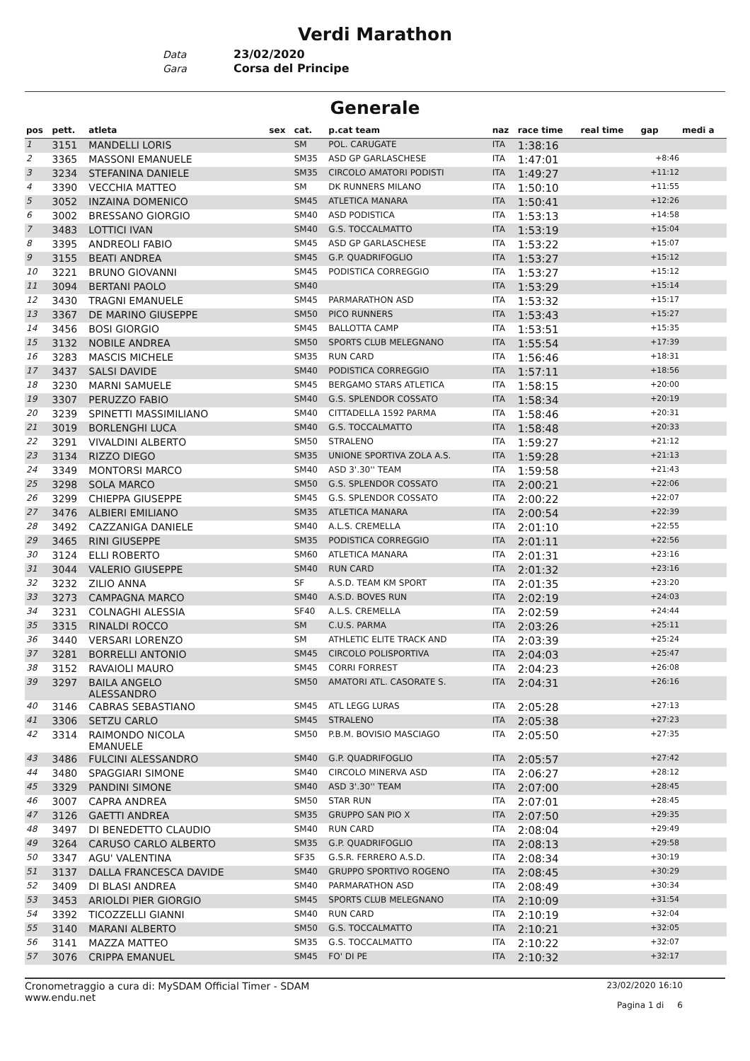Verdi Marathon
Data 23/02/2020
Gara Corsa del Principe
Generale
| pos | pett. | atleta | sex | cat. | p.cat team | naz | race time | real time | gap | medi a |
| --- | --- | --- | --- | --- | --- | --- | --- | --- | --- | --- |
| 1 | 3151 | MANDELLI LORIS | | SM | POL. CARUGATE | ITA | 1:38:16 | | | |
| 2 | 3365 | MASSONI EMANUELE | | SM35 | ASD GP GARLASCHESE | ITA | 1:47:01 | | +8:46 | |
| 3 | 3234 | STEFANINA DANIELE | | SM35 | CIRCOLO AMATORI PODISTI | ITA | 1:49:27 | | +11:12 | |
| 4 | 3390 | VECCHIA MATTEO | | SM | DK RUNNERS MILANO | ITA | 1:50:10 | | +11:55 | |
| 5 | 3052 | INZAINA DOMENICO | | SM45 | ATLETICA MANARA | ITA | 1:50:41 | | +12:26 | |
| 6 | 3002 | BRESSANO GIORGIO | | SM40 | ASD PODISTICA | ITA | 1:53:13 | | +14:58 | |
| 7 | 3483 | LOTTICI IVAN | | SM40 | G.S. TOCCALMATTO | ITA | 1:53:19 | | +15:04 | |
| 8 | 3395 | ANDREOLI FABIO | | SM45 | ASD GP GARLASCHESE | ITA | 1:53:22 | | +15:07 | |
| 9 | 3155 | BEATI ANDREA | | SM45 | G.P. QUADRIFOGLIO | ITA | 1:53:27 | | +15:12 | |
| 10 | 3221 | BRUNO GIOVANNI | | SM45 | PODISTICA CORREGGIO | ITA | 1:53:27 | | +15:12 | |
| 11 | 3094 | BERTANI PAOLO | | SM40 | | ITA | 1:53:29 | | +15:14 | |
| 12 | 3430 | TRAGNI EMANUELE | | SM45 | PARMARATHON ASD | ITA | 1:53:32 | | +15:17 | |
| 13 | 3367 | DE MARINO GIUSEPPE | | SM50 | PICO RUNNERS | ITA | 1:53:43 | | +15:27 | |
| 14 | 3456 | BOSI GIORGIO | | SM45 | BALLOTTA CAMP | ITA | 1:53:51 | | +15:35 | |
| 15 | 3132 | NOBILE ANDREA | | SM50 | SPORTS CLUB MELEGNANO | ITA | 1:55:54 | | +17:39 | |
| 16 | 3283 | MASCIS MICHELE | | SM35 | RUN CARD | ITA | 1:56:46 | | +18:31 | |
| 17 | 3437 | SALSI DAVIDE | | SM40 | PODISTICA CORREGGIO | ITA | 1:57:11 | | +18:56 | |
| 18 | 3230 | MARNI SAMUELE | | SM45 | BERGAMO STARS ATLETICA | ITA | 1:58:15 | | +20:00 | |
| 19 | 3307 | PERUZZO FABIO | | SM40 | G.S. SPLENDOR COSSATO | ITA | 1:58:34 | | +20:19 | |
| 20 | 3239 | SPINETTI MASSIMILIANO | | SM40 | CITTADELLA 1592 PARMA | ITA | 1:58:46 | | +20:31 | |
| 21 | 3019 | BORLENGHI LUCA | | SM40 | G.S. TOCCALMATTO | ITA | 1:58:48 | | +20:33 | |
| 22 | 3291 | VIVALDINI ALBERTO | | SM50 | STRALENO | ITA | 1:59:27 | | +21:12 | |
| 23 | 3134 | RIZZO DIEGO | | SM35 | UNIONE SPORTIVA ZOLA A.S. | ITA | 1:59:28 | | +21:13 | |
| 24 | 3349 | MONTORSI MARCO | | SM40 | ASD 3'.30'' TEAM | ITA | 1:59:58 | | +21:43 | |
| 25 | 3298 | SOLA MARCO | | SM50 | G.S. SPLENDOR COSSATO | ITA | 2:00:21 | | +22:06 | |
| 26 | 3299 | CHIEPPA GIUSEPPE | | SM45 | G.S. SPLENDOR COSSATO | ITA | 2:00:22 | | +22:07 | |
| 27 | 3476 | ALBIERI EMILIANO | | SM35 | ATLETICA MANARA | ITA | 2:00:54 | | +22:39 | |
| 28 | 3492 | CAZZANIGA DANIELE | | SM40 | A.L.S. CREMELLA | ITA | 2:01:10 | | +22:55 | |
| 29 | 3465 | RINI GIUSEPPE | | SM35 | PODISTICA CORREGGIO | ITA | 2:01:11 | | +22:56 | |
| 30 | 3124 | ELLI ROBERTO | | SM60 | ATLETICA MANARA | ITA | 2:01:31 | | +23:16 | |
| 31 | 3044 | VALERIO GIUSEPPE | | SM40 | RUN CARD | ITA | 2:01:32 | | +23:16 | |
| 32 | 3232 | ZILIO ANNA | | SF | A.S.D. TEAM KM SPORT | ITA | 2:01:35 | | +23:20 | |
| 33 | 3273 | CAMPAGNA MARCO | | SM40 | A.S.D. BOVES RUN | ITA | 2:02:19 | | +24:03 | |
| 34 | 3231 | COLNAGHI ALESSIA | | SF40 | A.L.S. CREMELLA | ITA | 2:02:59 | | +24:44 | |
| 35 | 3315 | RINALDI ROCCO | | SM | C.U.S. PARMA | ITA | 2:03:26 | | +25:11 | |
| 36 | 3440 | VERSARI LORENZO | | SM | ATHLETIC ELITE TRACK AND | ITA | 2:03:39 | | +25:24 | |
| 37 | 3281 | BORRELLI ANTONIO | | SM45 | CIRCOLO POLISPORTIVA | ITA | 2:04:03 | | +25:47 | |
| 38 | 3152 | RAVAIOLI MAURO | | SM45 | CORRI FORREST | ITA | 2:04:23 | | +26:08 | |
| 39 | 3297 | BAILA ANGELO ALESSANDRO | | SM50 | AMATORI ATL. CASORATE S. | ITA | 2:04:31 | | +26:16 | |
| 40 | 3146 | CABRAS SEBASTIANO | | SM45 | ATL LEGG LURAS | ITA | 2:05:28 | | +27:13 | |
| 41 | 3306 | SETZU CARLO | | SM45 | STRALENO | ITA | 2:05:38 | | +27:23 | |
| 42 | 3314 | RAIMONDO NICOLA EMANUELE | | SM50 | P.B.M. BOVISIO MASCIAGO | ITA | 2:05:50 | | +27:35 | |
| 43 | 3486 | FULCINI ALESSANDRO | | SM40 | G.P. QUADRIFOGLIO | ITA | 2:05:57 | | +27:42 | |
| 44 | 3480 | SPAGGIARI SIMONE | | SM40 | CIRCOLO MINERVA ASD | ITA | 2:06:27 | | +28:12 | |
| 45 | 3329 | PANDINI SIMONE | | SM40 | ASD 3'.30'' TEAM | ITA | 2:07:00 | | +28:45 | |
| 46 | 3007 | CAPRA ANDREA | | SM50 | STAR RUN | ITA | 2:07:01 | | +28:45 | |
| 47 | 3126 | GAETTI ANDREA | | SM35 | GRUPPO SAN PIO X | ITA | 2:07:50 | | +29:35 | |
| 48 | 3497 | DI BENEDETTO CLAUDIO | | SM40 | RUN CARD | ITA | 2:08:04 | | +29:49 | |
| 49 | 3264 | CARUSO CARLO ALBERTO | | SM35 | G.P. QUADRIFOGLIO | ITA | 2:08:13 | | +29:58 | |
| 50 | 3347 | AGU' VALENTINA | | SF35 | G.S.R. FERRERO A.S.D. | ITA | 2:08:34 | | +30:19 | |
| 51 | 3137 | DALLA FRANCESCA DAVIDE | | SM40 | GRUPPO SPORTIVO ROGENO | ITA | 2:08:45 | | +30:29 | |
| 52 | 3409 | DI BLASI ANDREA | | SM40 | PARMARATHON ASD | ITA | 2:08:49 | | +30:34 | |
| 53 | 3453 | ARIOLDI PIER GIORGIO | | SM45 | SPORTS CLUB MELEGNANO | ITA | 2:10:09 | | +31:54 | |
| 54 | 3392 | TICOZZELLI GIANNI | | SM40 | RUN CARD | ITA | 2:10:19 | | +32:04 | |
| 55 | 3140 | MARANI ALBERTO | | SM50 | G.S. TOCCALMATTO | ITA | 2:10:21 | | +32:05 | |
| 56 | 3141 | MAZZA MATTEO | | SM35 | G.S. TOCCALMATTO | ITA | 2:10:22 | | +32:07 | |
| 57 | 3076 | CRIPPA EMANUEL | | SM45 | FO' DI PE | ITA | 2:10:32 | | +32:17 | |
Cronometraggio a cura di: MySDAM Official Timer - SDAM
www.endu.net
23/02/2020 16:10
Pagina 1 di 6